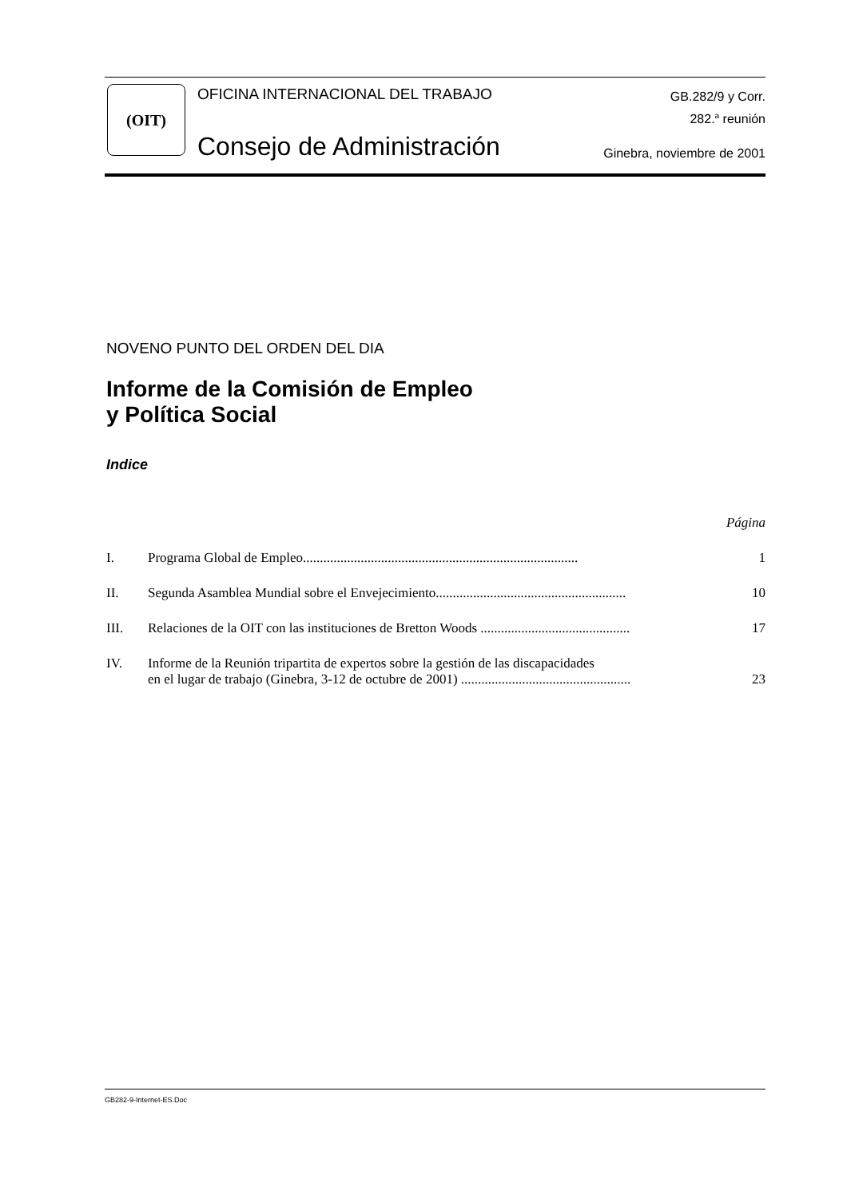(OIT)
OFICINA INTERNACIONAL DEL TRABAJO
GB.282/9 y Corr.
282.<sup>a</sup> reunión
Consejo de Administración Ginebra, noviembre de 2001
NOVENO PUNTO DEL ORDEN DEL DIA
Informe de la Comisión de Empleo
y Política Social
Indice
| | | Página |
| I. | Programa Global de Empleo................................................................................. | 1 |
| II. | Segunda Asamblea Mundial sobre el Envejecimiento........................................................ | 10 |
| III. | Relaciones de la OIT con las instituciones de Bretton Woods ............................................ | 17 |
| IV. | Informe de la Reunión tripartita de expertos sobre la gestión de las discapacidades en el lugar de trabajo (Ginebra, 3-12 de octubre de 2001) .................................................. | 23 |
GB282-9-Internet-ES.Doc